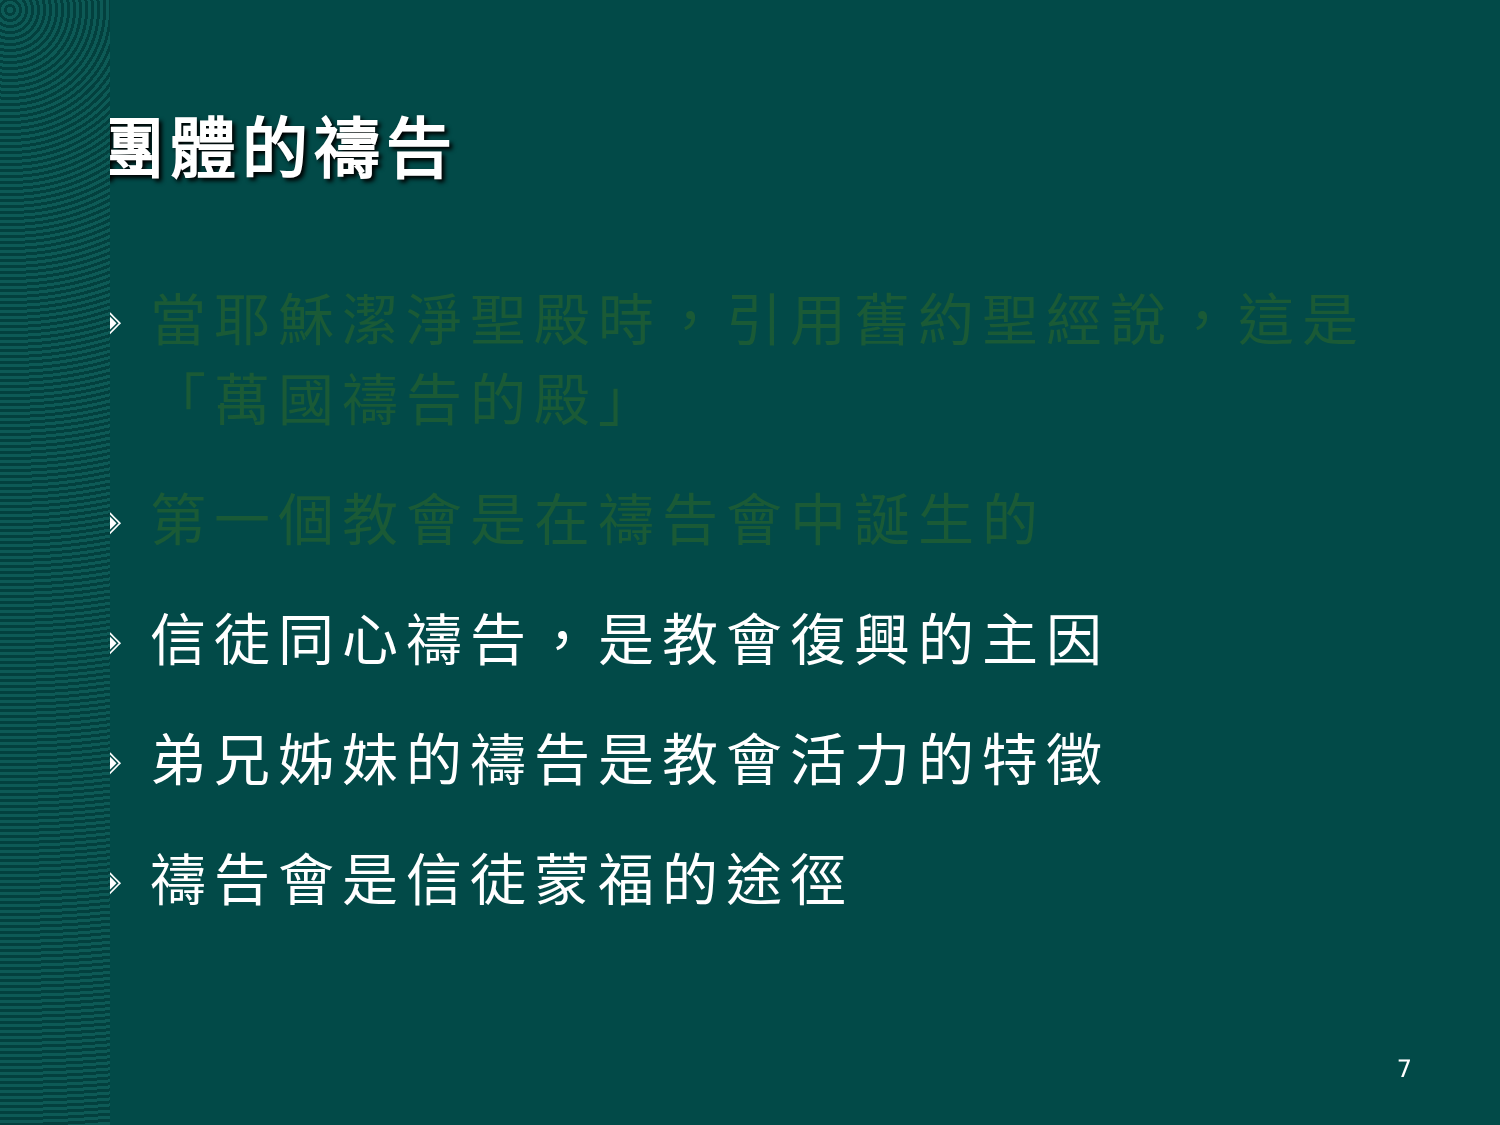團體的禱告
◈ 當耶穌潔淨聖殿時，引用舊約聖經說，這是「萬國禱告的殿」
◈ 第一個教會是在禱告會中誕生的
◈ 信徒同心禱告，是教會復興的主因
◈ 弟兄姊妹的禱告是教會活力的特徵
◈ 禱告會是信徒蒙福的途徑
7